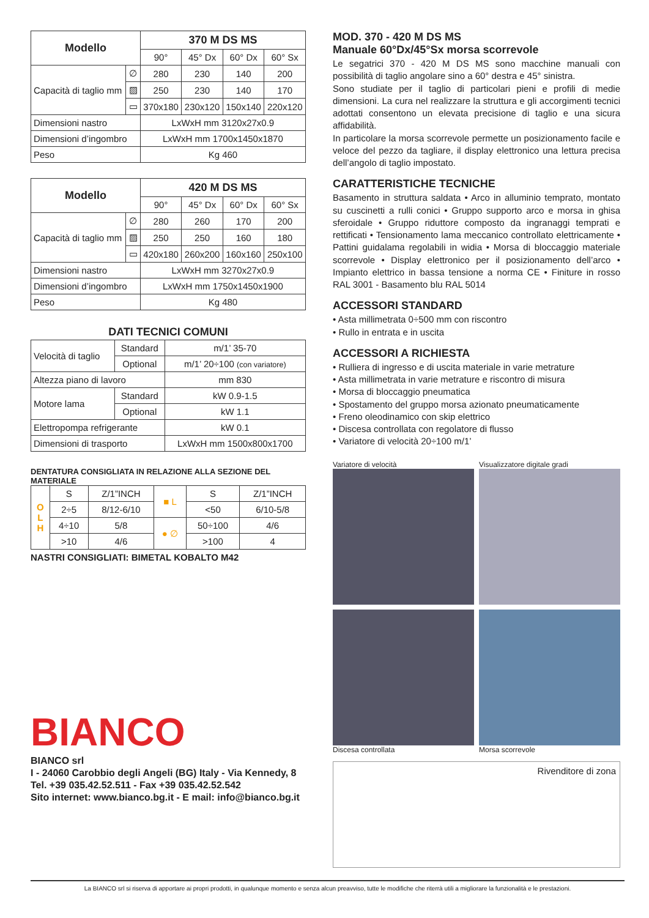| Modello | | 370 M DS MS | | | |
| --- | --- | --- | --- | --- | --- |
| | | 90° | 45° Dx | 60° Dx | 60° Sx |
| Capacità di taglio mm | ∅ | 280 | 230 | 140 | 200 |
| | ▨ | 250 | 230 | 140 | 170 |
| | ▭ | 370x180 | 230x120 | 150x140 | 220x120 |
| Dimensioni nastro | | LxWxH mm 3120x27x0.9 | | | |
| Dimensioni d’ingombro | | LxWxH mm 1700x1450x1870 | | | |
| Peso | | Kg 460 | | | |
| Modello | | 420 M DS MS | | | |
| --- | --- | --- | --- | --- | --- |
| | | 90° | 45° Dx | 60° Dx | 60° Sx |
| Capacità di taglio mm | ∅ | 280 | 260 | 170 | 200 |
| | ▨ | 250 | 250 | 160 | 180 |
| | ▭ | 420x180 | 260x200 | 160x160 | 250x100 |
| Dimensioni nastro | | LxWxH mm 3270x27x0.9 | | | |
| Dimensioni d’ingombro | | LxWxH mm 1750x1450x1900 | | | |
| Peso | | Kg 480 | | | |
DATI TECNICI COMUNI
| Velocità di taglio | Standard | m/1’ 35-70 |
| | Optional | m/1’ 20÷100 (con variatore) |
| Altezza piano di lavoro | | mm 830 |
| Motore lama | Standard | kW 0.9-1.5 |
| | Optional | kW 1.1 |
| Elettropompa refrigerante | | kW 0.1 |
| Dimensioni di trasporto | | LxWxH mm 1500x800x1700 |
DENTATURA CONSIGLIATA IN RELAZIONE ALLA SEZIONE DEL MATERIALE
| O L H | S | Z/1”INCH | ■ L | S | Z/1”INCH |
| | 2÷5 | 8/12-6/10 | | <50 | 6/10-5/8 |
| | 4÷10 | 5/8 | ● ∅ | 50÷100 | 4/6 |
| | >10 | 4/6 | | >100 | 4 |
NASTRI CONSIGLIATI: BIMETAL KOBALTO M42
BIANCO
BIANCO srl
I - 24060 Carobbio degli Angeli (BG) Italy - Via Kennedy, 8
Tel. +39 035.42.52.511 - Fax +39 035.42.52.542
Sito internet: www.bianco.bg.it - E mail: info@bianco.bg.it
MOD. 370 - 420 M DS MS
Manuale 60°Dx/45°Sx morsa scorrevole
Le segatrici 370 - 420 M DS MS sono macchine manuali con possibilità di taglio angolare sino a 60° destra e 45° sinistra.
Sono studiate per il taglio di particolari pieni e profili di medie dimensioni. La cura nel realizzare la struttura e gli accorgimenti tecnici adottati consentono un elevata precisione di taglio e una sicura affidabilità.
In particolare la morsa scorrevole permette un posizionamento facile e veloce del pezzo da tagliare, il display elettronico una lettura precisa dell’angolo di taglio impostato.
CARATTERISTICHE TECNICHE
Basamento in struttura saldata • Arco in alluminio temprato, montato su cuscinetti a rulli conici • Gruppo supporto arco e morsa in ghisa sferoidale • Gruppo riduttore composto da ingranaggi temprati e rettificati • Tensionamento lama meccanico controllato elettricamente • Pattini guidalama regolabili in widia • Morsa di bloccaggio materiale scorrevole • Display elettronico per il posizionamento dell’arco • Impianto elettrico in bassa tensione a norma CE • Finiture in rosso RAL 3001 - Basamento blu RAL 5014
ACCESSORI STANDARD
• Asta millimetrata 0÷500 mm con riscontro
• Rullo in entrata e in uscita
ACCESSORI A RICHIESTA
• Rulliera di ingresso e di uscita materiale in varie metrature
• Asta millimetrata in varie metrature e riscontro di misura
• Morsa di bloccaggio pneumatica
• Spostamento del gruppo morsa azionato pneumaticamente
• Freno oleodinamico con skip elettrico
• Discesa controllata con regolatore di flusso
• Variatore di velocità 20÷100 m/1’
Variatore di velocità
Visualizzatore digitale gradi
Discesa controllata
Morsa scorrevole
Rivenditore di zona
La BIANCO srl si riserva di apportare ai propri prodotti, in qualunque momento e senza alcun preavviso, tutte le modifiche che riterrà utili a migliorare la funzionalità e le prestazioni.